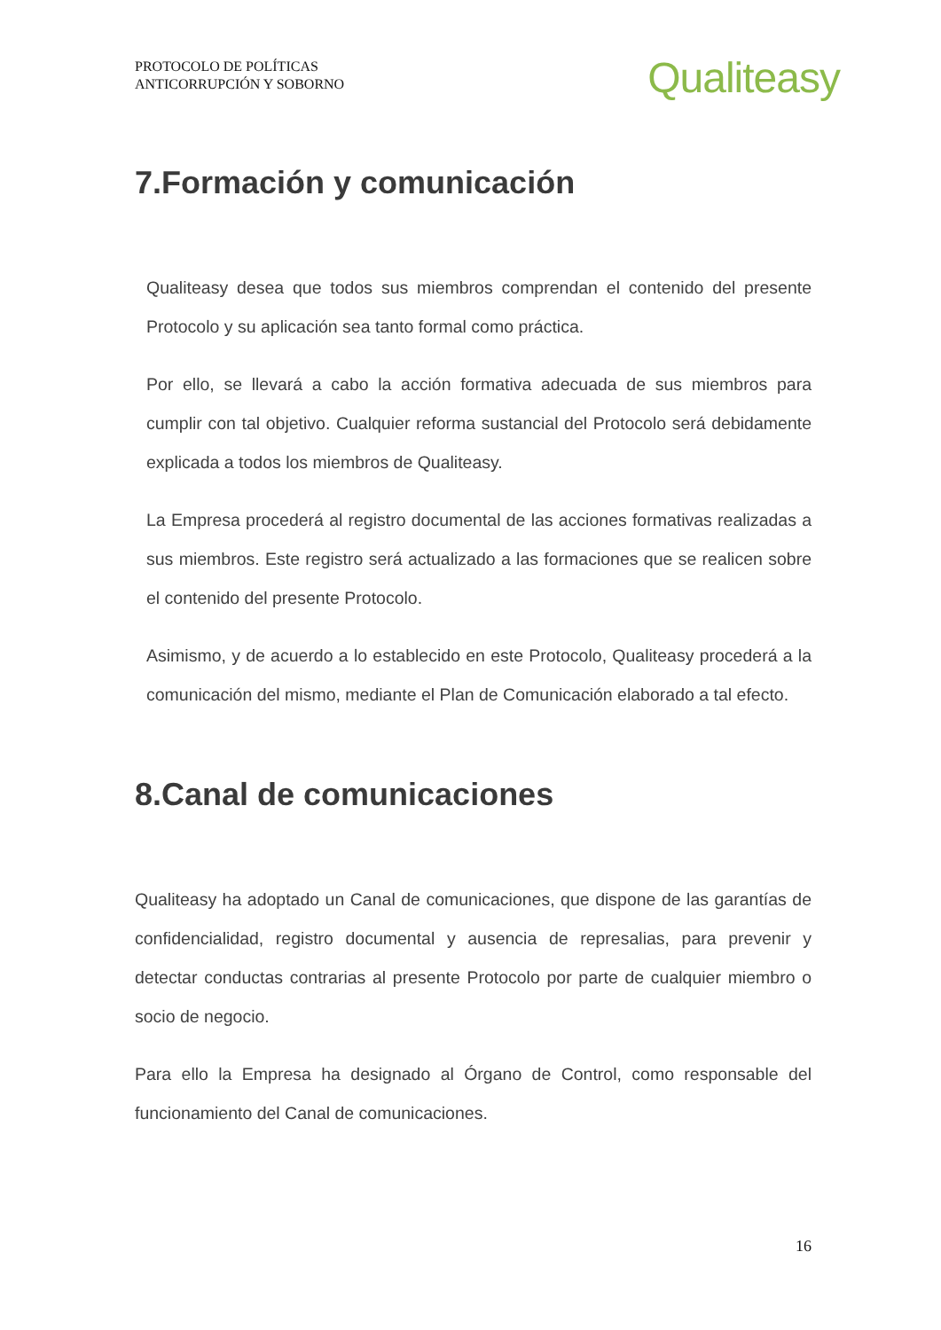PROTOCOLO DE POLÍTICAS
ANTICORRUPCIÓN Y SOBORNO
Qualiteasy
7.Formación y comunicación
Qualiteasy desea que todos sus miembros comprendan el contenido del presente Protocolo y su aplicación sea tanto formal como práctica.
Por ello, se llevará a cabo la acción formativa adecuada de sus miembros para cumplir con tal objetivo. Cualquier reforma sustancial del Protocolo será debidamente explicada a todos los miembros de Qualiteasy.
La Empresa procederá al registro documental de las acciones formativas realizadas a sus miembros. Este registro será actualizado a las formaciones que se realicen sobre el contenido del presente Protocolo.
Asimismo, y de acuerdo a lo establecido en este Protocolo, Qualiteasy procederá a la comunicación del mismo, mediante el Plan de Comunicación elaborado a tal efecto.
8.Canal de comunicaciones
Qualiteasy ha adoptado un Canal de comunicaciones, que dispone de las garantías de confidencialidad, registro documental y ausencia de represalias, para prevenir y detectar conductas contrarias al presente Protocolo por parte de cualquier miembro o socio de negocio.
Para ello la Empresa ha designado al Órgano de Control, como responsable del funcionamiento del Canal de comunicaciones.
16